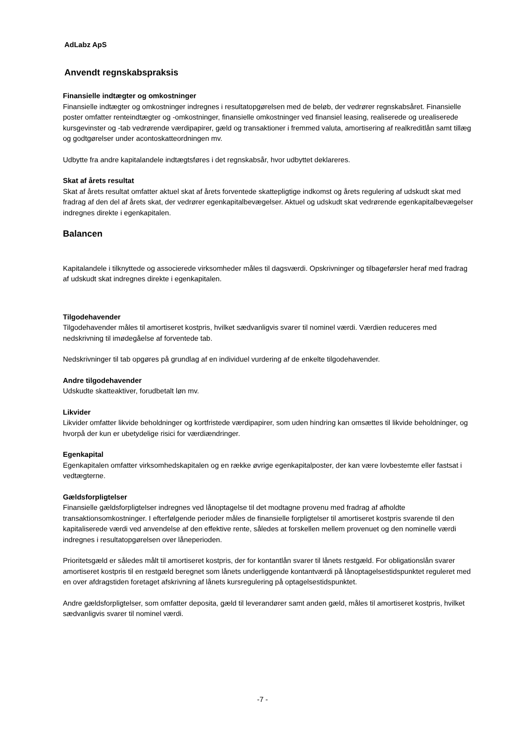AdLabz ApS
Anvendt regnskabspraksis
Finansielle indtægter og omkostninger
Finansielle indtægter og omkostninger indregnes i resultatopgørelsen med de beløb, der vedrører regnskabsåret. Finansielle poster omfatter renteindtægter og -omkostninger, finansielle omkostninger ved finansiel leasing, realiserede og urealiserede kursgevinster og -tab vedrørende værdipapirer, gæld og transaktioner i fremmed valuta, amortisering af realkreditlån samt tillæg og godtgørelser under acontoskatteordningen mv.
Udbytte fra andre kapitalandele indtægtsføres i det regnskabsår, hvor udbyttet deklareres.
Skat af årets resultat
Skat af årets resultat omfatter aktuel skat af årets forventede skattepligtige indkomst og årets regulering af udskudt skat med fradrag af den del af årets skat, der vedrører egenkapitalbevægelser. Aktuel og udskudt skat vedrørende egenkapitalbevægelser indregnes direkte i egenkapitalen.
Balancen
Kapitalandele i tilknyttede og associerede virksomheder måles til dagsværdi. Opskrivninger og tilbageførsler heraf med fradrag af udskudt skat indregnes direkte i egenkapitalen.
Tilgodehavender
Tilgodehavender måles til amortiseret kostpris, hvilket sædvanligvis svarer til nominel værdi. Værdien reduceres med nedskrivning til imødegåelse af forventede tab.
Nedskrivninger til tab opgøres på grundlag af en individuel vurdering af de enkelte tilgodehavender.
Andre tilgodehavender
Udskudte skatteaktiver, forudbetalt løn mv.
Likvider
Likvider omfatter likvide beholdninger og kortfristede værdipapirer, som uden hindring kan omsættes til likvide beholdninger, og hvorpå der kun er ubetydelige risici for værdiændringer.
Egenkapital
Egenkapitalen omfatter virksomhedskapitalen og en række øvrige egenkapitalposter, der kan være lovbestemte eller fastsat i vedtægterne.
Gældsforpligtelser
Finansielle gældsforpligtelser indregnes ved lånoptagelse til det modtagne provenu med fradrag af afholdte transaktionsomkostninger. I efterfølgende perioder måles de finansielle forpligtelser til amortiseret kostpris svarende til den kapitaliserede værdi ved anvendelse af den effektive rente, således at forskellen mellem provenuet og den nominelle værdi indregnes i resultatopgørelsen over låneperioden.
Prioritetsgæld er således målt til amortiseret kostpris, der for kontantlån svarer til lånets restgæld. For obligationslån svarer amortiseret kostpris til en restgæld beregnet som lånets underliggende kontantværdi på lånoptagelsestidspunktet reguleret med en over afdragstiden foretaget afskrivning af lånets kursregulering på optagelsestidspunktet.
Andre gældsforpligtelser, som omfatter deposita, gæld til leverandører samt anden gæld, måles til amortiseret kostpris, hvilket sædvanligvis svarer til nominel værdi.
-7 -